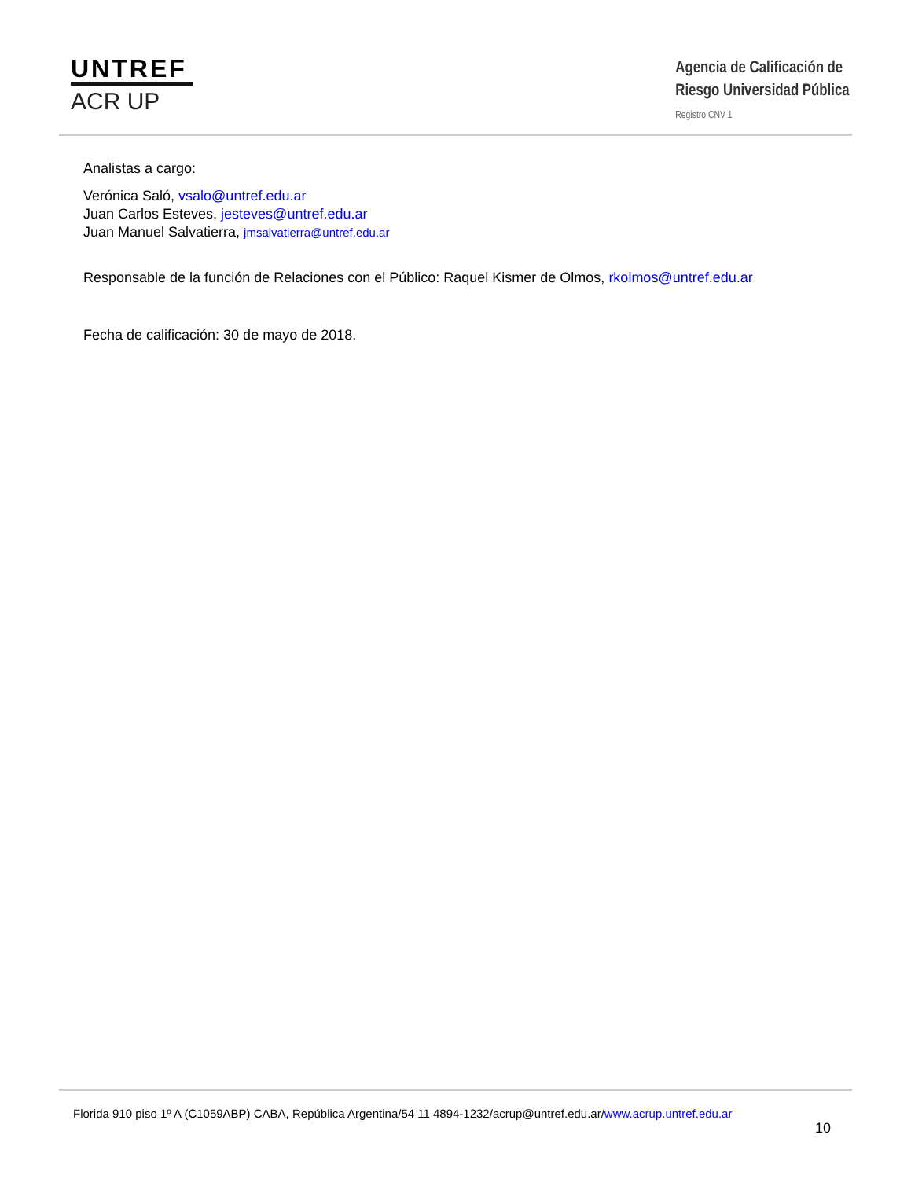UNTREF
ACR UP
Agencia de Calificación de
Riesgo Universidad Pública
Registro CNV 1
Analistas a cargo:
Verónica Saló, vsalo@untref.edu.ar
Juan Carlos Esteves, jesteves@untref.edu.ar
Juan Manuel Salvatierra, jmsalvatierra@untref.edu.ar
Responsable de la función de Relaciones con el Público: Raquel Kismer de Olmos, rkolmos@untref.edu.ar
Fecha de calificación: 30 de mayo de 2018.
Florida 910 piso 1º A (C1059ABP) CABA, República Argentina/54 11 4894-1232/acrup@untref.edu.ar/www.acrup.untref.edu.ar
10